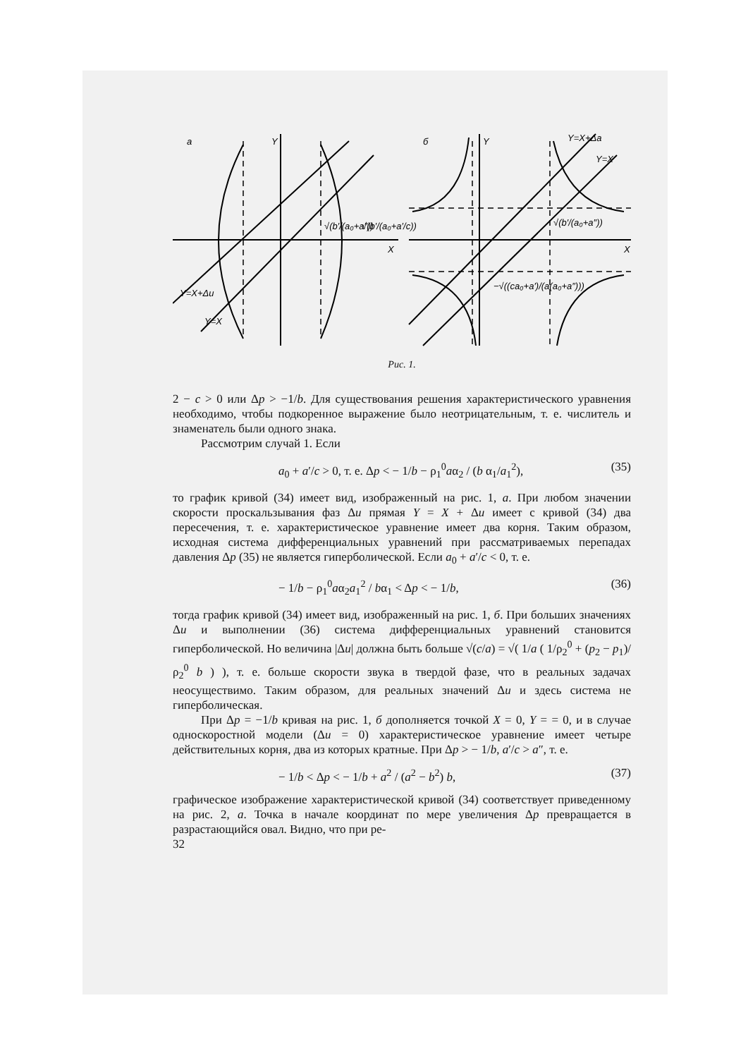а
Y
X
б
Y
X
√(b′/(a₀+a″))
√(b′/(a₀+a′/c))
√(b′/(a₀+a″))
−√((ca₀+a′)/(a(a₀+a″)))
Y=X+Δu
Y=X
Y=X+Δa
Y=X
Рис. 1.
2 − c > 0 или Δp > −1/b. Для существования решения характеристического уравнения необходимо, чтобы подкоренное выражение было неотрицательным, т. е. числитель и знаменатель были одного знака.
Рассмотрим случай 1. Если
a<sub>0</sub> + a′/c > 0, т. е. Δp < − 1/b − ρ<sub>1</sub><sup>0</sup>aα<sub>2</sub> / (b α<sub>1</sub>/a<sub>1</sub><sup>2</sup>), (35)
то график кривой (34) имеет вид, изображенный на рис. 1, а. При любом значении скорости проскальзывания фаз Δu прямая Y = X + Δu имеет с кривой (34) два пересечения, т. е. характеристическое уравнение имеет два корня. Таким образом, исходная система дифференциальных уравнений при рассматриваемых перепадах давления Δp (35) не является гиперболической. Если a<sub>0</sub> + a′/c < 0, т. е.
− 1/b − ρ<sub>1</sub><sup>0</sup>aα<sub>2</sub>a<sub>1</sub><sup>2</sup> / bα<sub>1</sub> < Δp < − 1/b, (36)
тогда график кривой (34) имеет вид, изображенный на рис. 1, б. При больших значениях Δu и выполнении (36) система дифференциальных уравнений становится гиперболической. Но величина |Δu| должна быть больше √(c/a) = √( 1/a ( 1/ρ<sub>2</sub><sup>0</sup> + (p<sub>2</sub> − p<sub>1</sub>)/ρ<sub>2</sub><sup>0</sup> b ) ), т. е. больше скорости звука в твердой фазе, что в реальных задачах неосуществимо. Таким образом, для реальных значений Δu и здесь система не гиперболическая.
При Δp = −1/b кривая на рис. 1, б дополняется точкой X = 0, Y = = 0, и в случае односкоростной модели (Δu = 0) характеристическое уравнение имеет четыре действительных корня, два из которых кратные. При Δp > − 1/b, a′/c > a″, т. е.
− 1/b < Δp < − 1/b + a<sup>2</sup> / (a<sup>2</sup> − b<sup>2</sup>) b, (37)
графическое изображение характеристической кривой (34) соответствует приведенному на рис. 2, а. Точка в начале координат по мере увеличения Δp превращается в разрастающийся овал. Видно, что при ре-
32